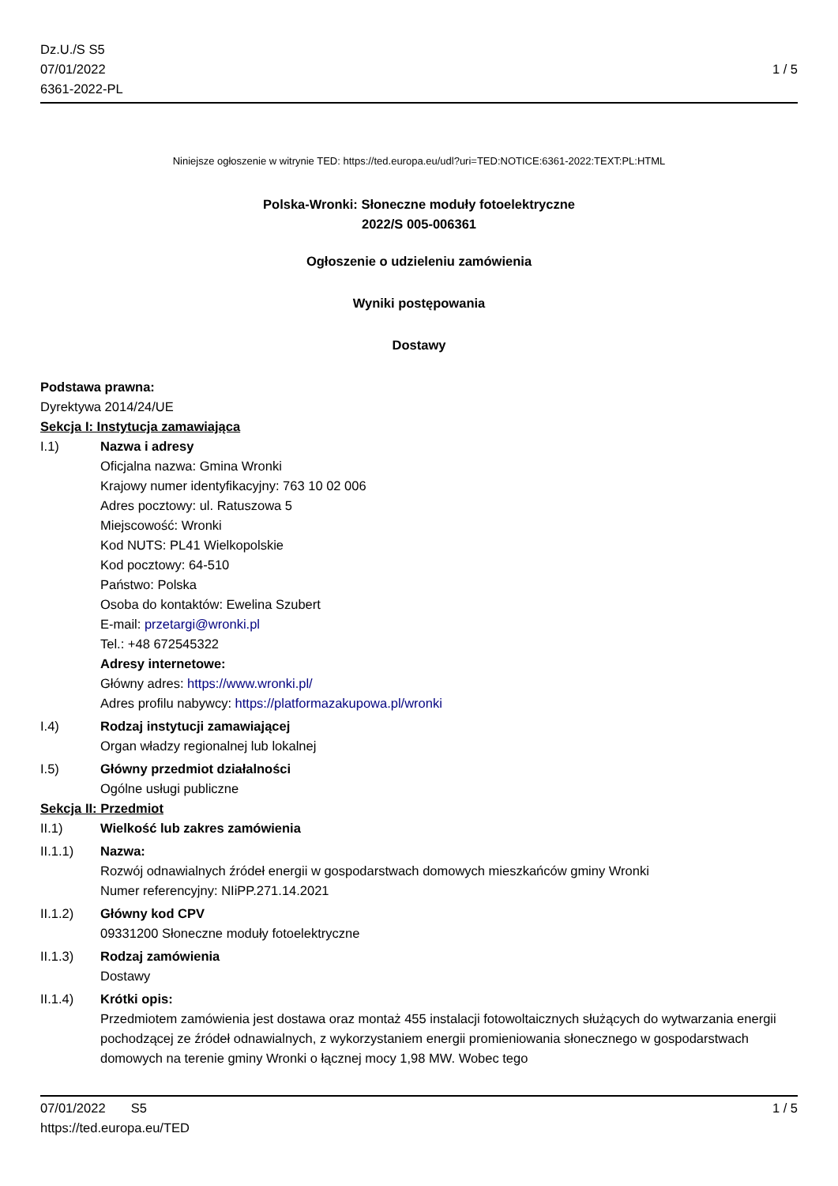Dz.U./S S5
07/01/2022
6361-2022-PL
1 / 5
Niniejsze ogłoszenie w witrynie TED: https://ted.europa.eu/udl?uri=TED:NOTICE:6361-2022:TEXT:PL:HTML
Polska-Wronki: Słoneczne moduły fotoelektryczne
2022/S 005-006361
Ogłoszenie o udzieleniu zamówienia
Wyniki postępowania
Dostawy
Podstawa prawna:
Dyrektywa 2014/24/UE
Sekcja I: Instytucja zamawiająca
I.1) Nazwa i adresy
Oficjalna nazwa: Gmina Wronki
Krajowy numer identyfikacyjny: 763 10 02 006
Adres pocztowy: ul. Ratuszowa 5
Miejscowość: Wronki
Kod NUTS: PL41 Wielkopolskie
Kod pocztowy: 64-510
Państwo: Polska
Osoba do kontaktów: Ewelina Szubert
E-mail: przetargi@wronki.pl
Tel.: +48 672545322
Adresy internetowe:
Główny adres: https://www.wronki.pl/
Adres profilu nabywcy: https://platformazakupowa.pl/wronki
I.4) Rodzaj instytucji zamawiającej
Organ władzy regionalnej lub lokalnej
I.5) Główny przedmiot działalności
Ogólne usługi publiczne
Sekcja II: Przedmiot
II.1) Wielkość lub zakres zamówienia
II.1.1) Nazwa:
Rozwój odnawialnych źródeł energii w gospodarstwach domowych mieszkańców gminy Wronki
Numer referencyjny: NIiPP.271.14.2021
II.1.2) Główny kod CPV
09331200 Słoneczne moduły fotoelektryczne
II.1.3) Rodzaj zamówienia
Dostawy
II.1.4) Krótki opis:
Przedmiotem zamówienia jest dostawa oraz montaż 455 instalacji fotowoltaicznych służących do wytwarzania energii pochodzącej ze źródeł odnawialnych, z wykorzystaniem energii promieniowania słonecznego w gospodarstwach domowych na terenie gminy Wronki o łącznej mocy 1,98 MW. Wobec tego
07/01/2022 S5
https://ted.europa.eu/TED
1 / 5